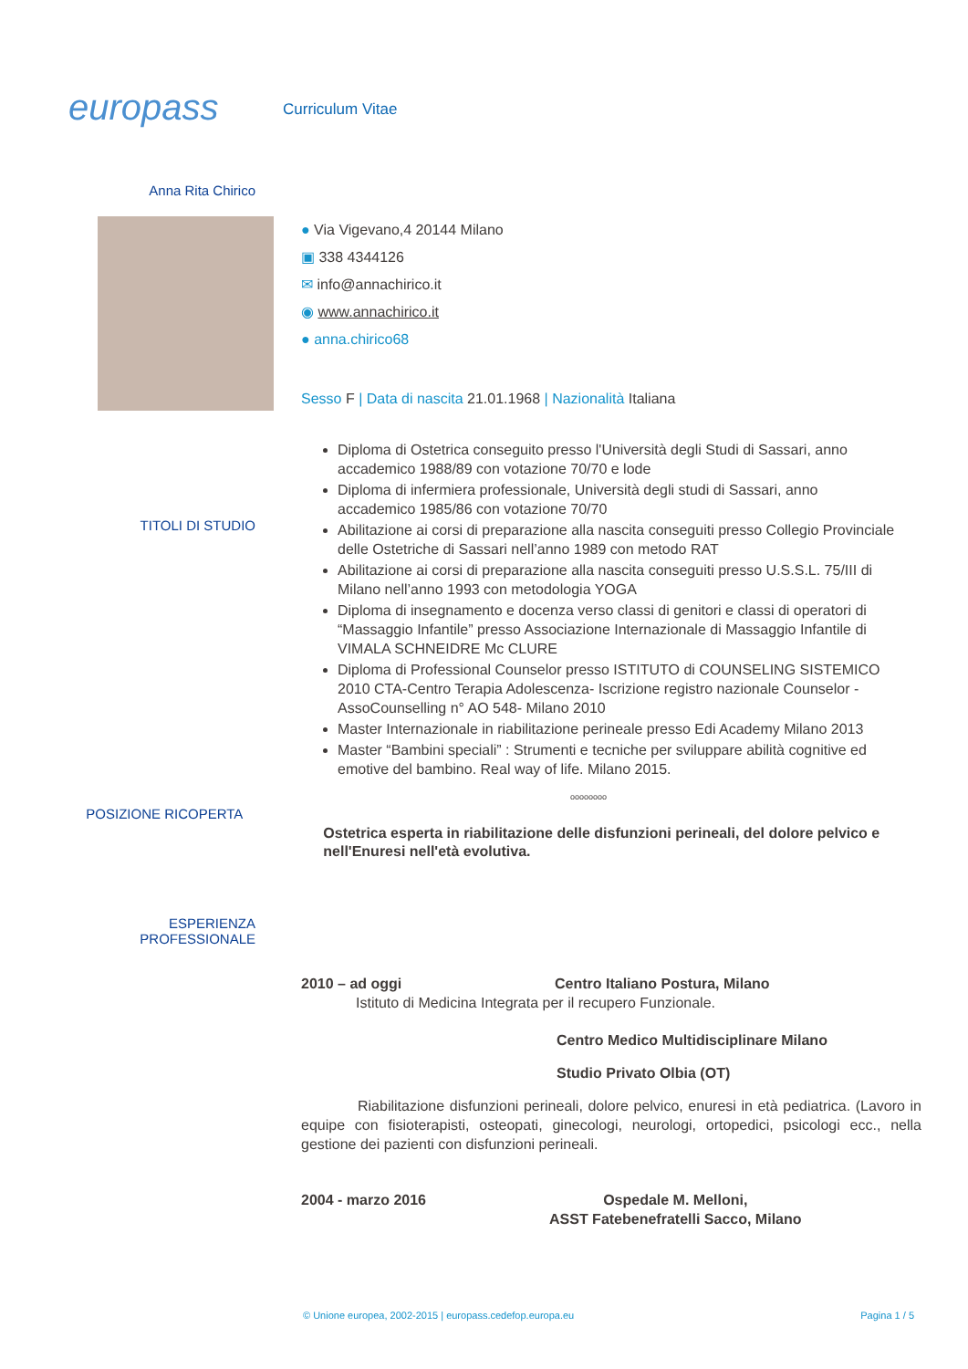europass
Curriculum Vitae
Anna Rita Chirico
● Via Vigevano,4 20144 Milano
▣ 338 4344126
✉ info@annachirico.it
◉ www.annachirico.it
● anna.chirico68
Sesso F | Data di nascita 21.01.1968 | Nazionalità Italiana
TITOLI DI STUDIO
Diploma di Ostetrica conseguito presso l'Università degli Studi di Sassari, anno accademico 1988/89 con votazione 70/70 e lode
Diploma di infermiera professionale, Università degli studi di Sassari, anno accademico 1985/86 con votazione 70/70
Abilitazione ai corsi di preparazione alla nascita conseguiti presso Collegio Provinciale delle Ostetriche di Sassari nell’anno 1989 con metodo RAT
Abilitazione ai corsi di preparazione alla nascita conseguiti presso U.S.S.L. 75/III di Milano nell’anno 1993 con metodologia YOGA
Diploma di insegnamento e docenza verso classi di genitori e classi di operatori di “Massaggio Infantile” presso Associazione Internazionale di Massaggio Infantile di VIMALA SCHNEIDRE Mc CLURE
Diploma di Professional Counselor presso ISTITUTO di COUNSELING SISTEMICO 2010 CTA-Centro Terapia Adolescenza- Iscrizione registro nazionale Counselor - AssoCounselling n° AO 548- Milano 2010
Master Internazionale in riabilitazione perineale presso Edi Academy Milano 2013
Master “Bambini speciali” : Strumenti e tecniche per sviluppare abilità cognitive ed emotive del bambino. Real way of life. Milano 2015.
oooooooo
POSIZIONE RICOPERTA
Ostetrica esperta in riabilitazione delle disfunzioni perineali, del dolore pelvico e nell'Enuresi nell'età evolutiva.
ESPERIENZA
PROFESSIONALE
2010 – ad oggi Centro Italiano Postura, Milano
Istituto di Medicina Integrata per il recupero Funzionale.
Centro Medico Multidisciplinare Milano
Studio Privato Olbia (OT)
Riabilitazione disfunzioni perineali, dolore pelvico, enuresi in età pediatrica. (Lavoro in equipe con fisioterapisti, osteopati, ginecologi, neurologi, ortopedici, psicologi ecc., nella gestione dei pazienti con disfunzioni perineali.
2004 - marzo 2016 Ospedale M. Melloni,
ASST Fatebenefratelli Sacco, Milano
© Unione europea, 2002-2015 | europass.cedefop.europa.eu Pagina 1 / 5